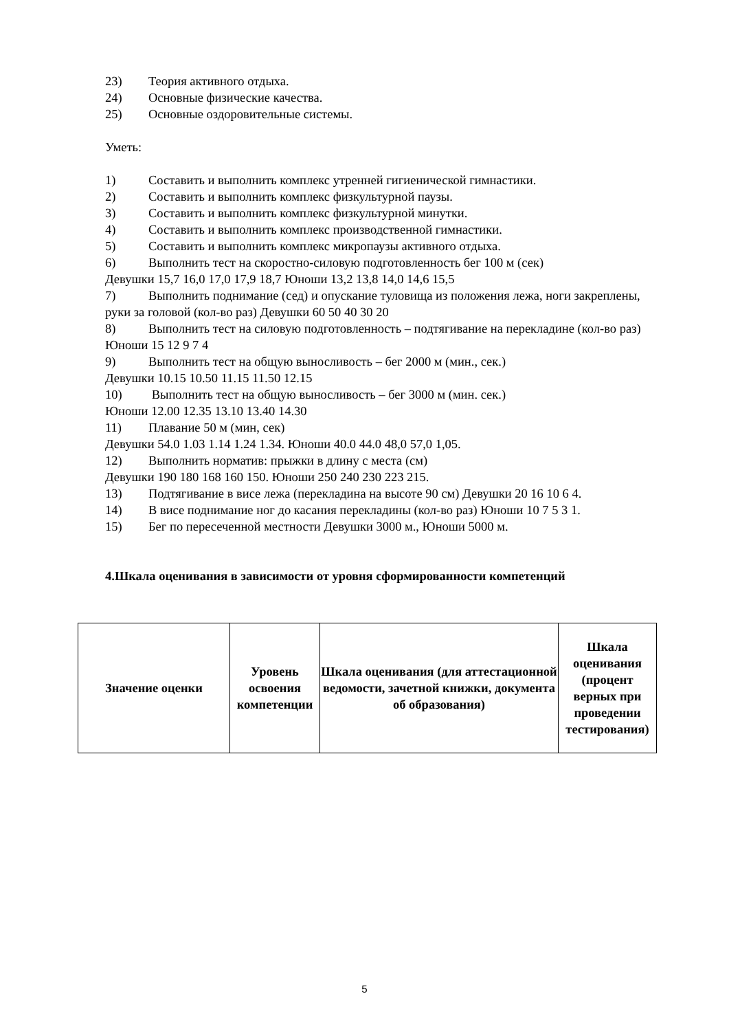23) Теория активного отдыха.
24) Основные физические качества.
25) Основные оздоровительные системы.
Уметь:
1) Составить и выполнить комплекс утренней гигиенической гимнастики.
2) Составить и выполнить комплекс физкультурной паузы.
3) Составить и выполнить комплекс физкультурной минутки.
4) Составить и выполнить комплекс производственной гимнастики.
5) Составить и выполнить комплекс микропаузы активного отдыха.
6) Выполнить тест на скоростно-силовую подготовленность бег 100 м (сек)
Девушки 15,7 16,0 17,0 17,9 18,7 Юноши 13,2 13,8 14,0 14,6 15,5
7) Выполнить поднимание (сед) и опускание туловища из положения лежа, ноги закреплены, руки за головой (кол-во раз) Девушки 60 50 40 30 20
8) Выполнить тест на силовую подготовленность – подтягивание на перекладине (кол-во раз) Юноши 15 12 9 7 4
9) Выполнить тест на общую выносливость – бег 2000 м (мин., сек.)
Девушки 10.15 10.50 11.15 11.50 12.15
10) Выполнить тест на общую выносливость – бег 3000 м (мин. сек.)
Юноши 12.00 12.35 13.10 13.40 14.30
11) Плавание 50 м (мин, сек)
Девушки 54.0 1.03 1.14 1.24 1.34. Юноши 40.0 44.0 48,0 57,0 1,05.
12) Выполнить норматив: прыжки в длину с места (см)
Девушки 190 180 168 160 150. Юноши 250 240 230 223 215.
13) Подтягивание в висе лежа (перекладина на высоте 90 см) Девушки 20 16 10 6 4.
14) В висе поднимание ног до касания перекладины (кол-во раз) Юноши 10 7 5 3 1.
15) Бег по пересеченной местности Девушки 3000 м., Юноши 5000 м.
4.Шкала оценивания в зависимости от уровня сформированности компетенций
| Значение оценки | Уровень освоения компетенции | Шкала оценивания (для аттестационной ведомости, зачетной книжки, документа об образования) | Шкала оценивания (процент верных при проведении тестирования) |
| --- | --- | --- | --- |
5